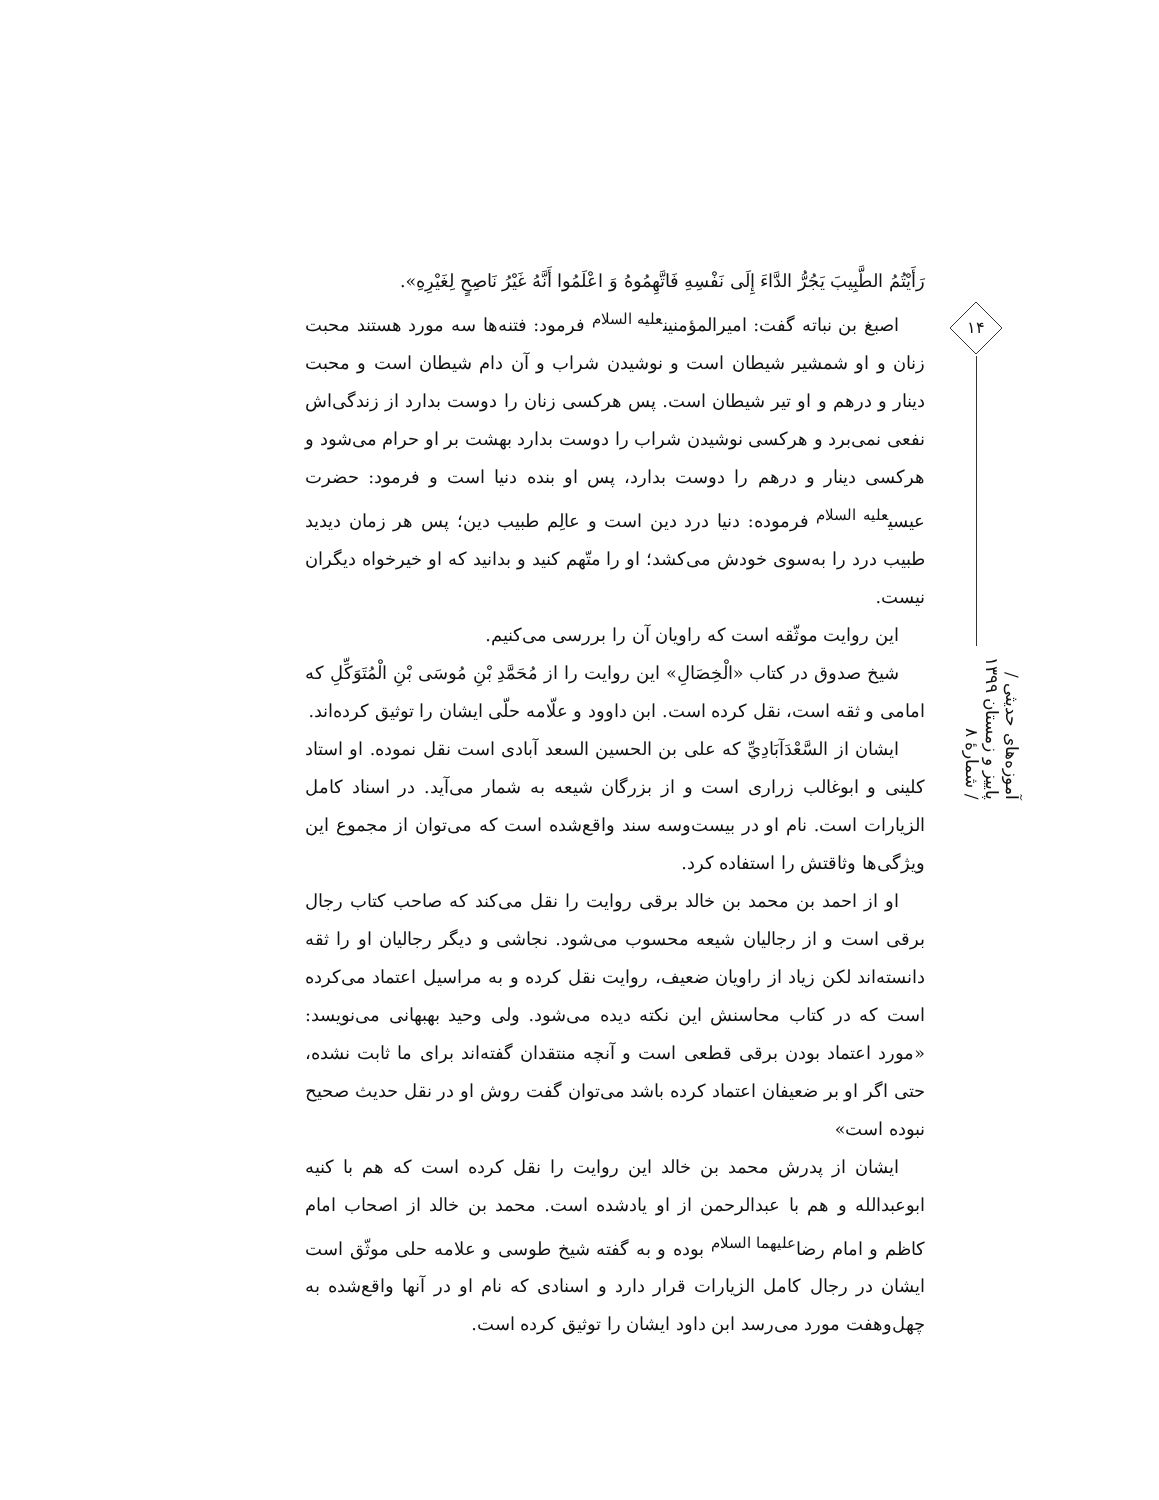۱۴
آموزه‌های حدیثی / پاییز و زمستان ۱۳۹۹ / شمارۀ ۸
رَأَيْتُمُ الطَّبِيبَ يَجُرُّ الدَّاءَ إِلَى نَفْسِهِ فَاتَّهِمُوهُ وَ اعْلَمُوا أَنَّهُ غَيْرُ نَاصِحٍ لِغَيْرِهِ».
اصبغ بن نباته گفت: امیرالمؤمنین<sup>علیه السلام</sup> فرمود: فتنه‌ها سه مورد هستند محبت زنان و او شمشیر شیطان است و نوشیدن شراب و آن دام شیطان است و محبت دینار و درهم و او تیر شیطان است. پس هرکسی زنان را دوست بدارد از زندگی‌اش نفعی نمی‌برد و هرکسی نوشیدن شراب را دوست بدارد بهشت بر او حرام می‌شود و هرکسی دینار و درهم را دوست بدارد، پس او بنده دنیا است و فرمود: حضرت عیسی<sup>علیه السلام</sup> فرموده: دنیا درد دین است و عالِم طبیب دین؛ پس هر زمان دیدید طبیب درد را به‌سوی خودش می‌کشد؛ او را متّهم کنید و بدانید که او خیرخواه دیگران نیست.
این روایت موثّقه است که راویان آن را بررسی می‌کنیم.
شیخ صدوق در کتاب «الْخِصَالِ» این روایت را از مُحَمَّدِ بْنِ مُوسَى بْنِ الْمُتَوَكِّلِ که امامی و ثقه است، نقل کرده است. ابن داوود و علّامه حلّی ایشان را توثیق کرده‌اند.
ایشان از السَّعْدَآبَادِيِّ که علی بن الحسین السعد آبادی است نقل نموده. او استاد کلینی و ابوغالب زراری است و از بزرگان شیعه به شمار می‌آید. در اسناد کامل الزیارات است. نام او در بیست‌وسه سند واقع‌شده است که می‌توان از مجموع این ویژگی‌ها وثاقتش را استفاده کرد.
او از احمد بن محمد بن خالد برقی روایت را نقل می‌کند که صاحب کتاب رجال برقی است و از رجالیان شیعه محسوب می‌شود. نجاشی و دیگر رجالیان او را ثقه دانسته‌اند لکن زیاد از راویان ضعیف، روایت نقل کرده و به مراسیل اعتماد می‌کرده است که در کتاب محاسنش این نکته دیده می‌شود. ولی وحید بهبهانی می‌نویسد: «مورد اعتماد بودن برقی قطعی است و آنچه منتقدان گفته‌اند برای ما ثابت نشده، حتی اگر او بر ضعیفان اعتماد کرده باشد می‌توان گفت روش او در نقل حدیث صحیح نبوده است»
ایشان از پدرش محمد بن خالد این روایت را نقل کرده است که هم با کنیه ابوعبدالله و هم با عبدالرحمن از او یادشده است. محمد بن خالد از اصحاب امام کاظم و امام رضا<sup>علیهما السلام</sup> بوده و به گفته شیخ طوسی و علامه حلی موثّق است ایشان در رجال کامل الزیارات قرار دارد و اسنادی که نام او در آنها واقع‌شده به چهل‌وهفت مورد می‌رسد ابن داود ایشان را توثیق کرده است.